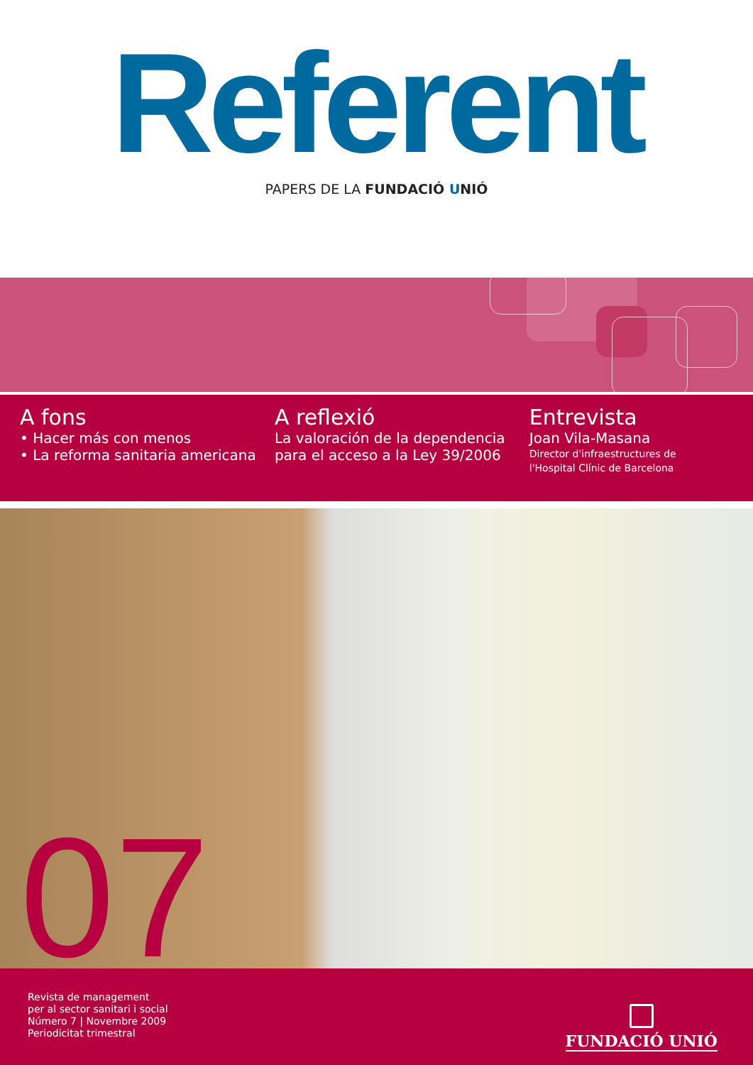Referent
PAPERS DE LA FUNDACIÓ UNIÓ
A fons
• Hacer más con menos
• La reforma sanitaria americana
A reflexió
La valoración de la dependencia
para el acceso a la Ley 39/2006
Entrevista
Joan Vila-Masana
Director d'infraestructures de
l'Hospital Clínic de Barcelona
07
Revista de management
per al sector sanitari i social
Número 7 | Novembre 2009
Periodicitat trimestral
FUNDACIÓ UNIÓ